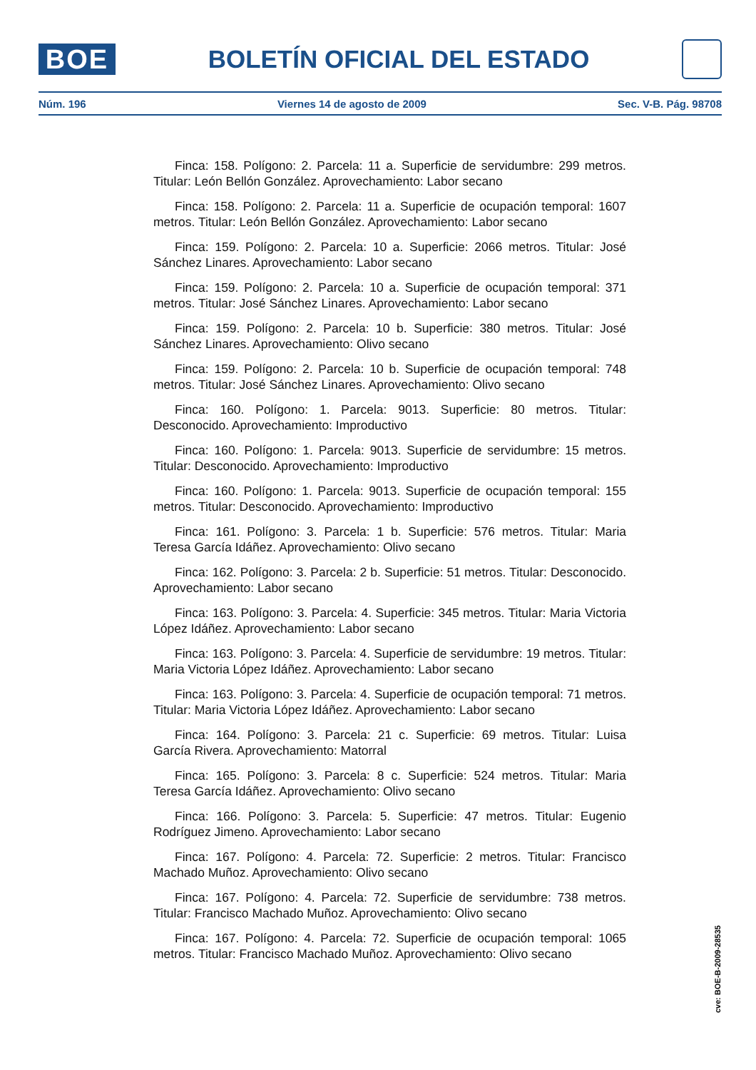BOE
BOLETÍN OFICIAL DEL ESTADO
Núm. 196 Viernes 14 de agosto de 2009 Sec. V-B. Pág. 98708
Finca: 158. Polígono: 2. Parcela: 11 a. Superficie de servidumbre: 299 metros. Titular: León Bellón González. Aprovechamiento: Labor secano
Finca: 158. Polígono: 2. Parcela: 11 a. Superficie de ocupación temporal: 1607 metros. Titular: León Bellón González. Aprovechamiento: Labor secano
Finca: 159. Polígono: 2. Parcela: 10 a. Superficie: 2066 metros. Titular: José Sánchez Linares. Aprovechamiento: Labor secano
Finca: 159. Polígono: 2. Parcela: 10 a. Superficie de ocupación temporal: 371 metros. Titular: José Sánchez Linares. Aprovechamiento: Labor secano
Finca: 159. Polígono: 2. Parcela: 10 b. Superficie: 380 metros. Titular: José Sánchez Linares. Aprovechamiento: Olivo secano
Finca: 159. Polígono: 2. Parcela: 10 b. Superficie de ocupación temporal: 748 metros. Titular: José Sánchez Linares. Aprovechamiento: Olivo secano
Finca: 160. Polígono: 1. Parcela: 9013. Superficie: 80 metros. Titular: Desconocido. Aprovechamiento: Improductivo
Finca: 160. Polígono: 1. Parcela: 9013. Superficie de servidumbre: 15 metros. Titular: Desconocido. Aprovechamiento: Improductivo
Finca: 160. Polígono: 1. Parcela: 9013. Superficie de ocupación temporal: 155 metros. Titular: Desconocido. Aprovechamiento: Improductivo
Finca: 161. Polígono: 3. Parcela: 1 b. Superficie: 576 metros. Titular: Maria Teresa García Idáñez. Aprovechamiento: Olivo secano
Finca: 162. Polígono: 3. Parcela: 2 b. Superficie: 51 metros. Titular: Desconocido. Aprovechamiento: Labor secano
Finca: 163. Polígono: 3. Parcela: 4. Superficie: 345 metros. Titular: Maria Victoria López Idáñez. Aprovechamiento: Labor secano
Finca: 163. Polígono: 3. Parcela: 4. Superficie de servidumbre: 19 metros. Titular: Maria Victoria López Idáñez. Aprovechamiento: Labor secano
Finca: 163. Polígono: 3. Parcela: 4. Superficie de ocupación temporal: 71 metros. Titular: Maria Victoria López Idáñez. Aprovechamiento: Labor secano
Finca: 164. Polígono: 3. Parcela: 21 c. Superficie: 69 metros. Titular: Luisa García Rivera. Aprovechamiento: Matorral
Finca: 165. Polígono: 3. Parcela: 8 c. Superficie: 524 metros. Titular: Maria Teresa García Idáñez. Aprovechamiento: Olivo secano
Finca: 166. Polígono: 3. Parcela: 5. Superficie: 47 metros. Titular: Eugenio Rodríguez Jimeno. Aprovechamiento: Labor secano
Finca: 167. Polígono: 4. Parcela: 72. Superficie: 2 metros. Titular: Francisco Machado Muñoz. Aprovechamiento: Olivo secano
Finca: 167. Polígono: 4. Parcela: 72. Superficie de servidumbre: 738 metros. Titular: Francisco Machado Muñoz. Aprovechamiento: Olivo secano
Finca: 167. Polígono: 4. Parcela: 72. Superficie de ocupación temporal: 1065 metros. Titular: Francisco Machado Muñoz. Aprovechamiento: Olivo secano
cve: BOE-B-2009-28535